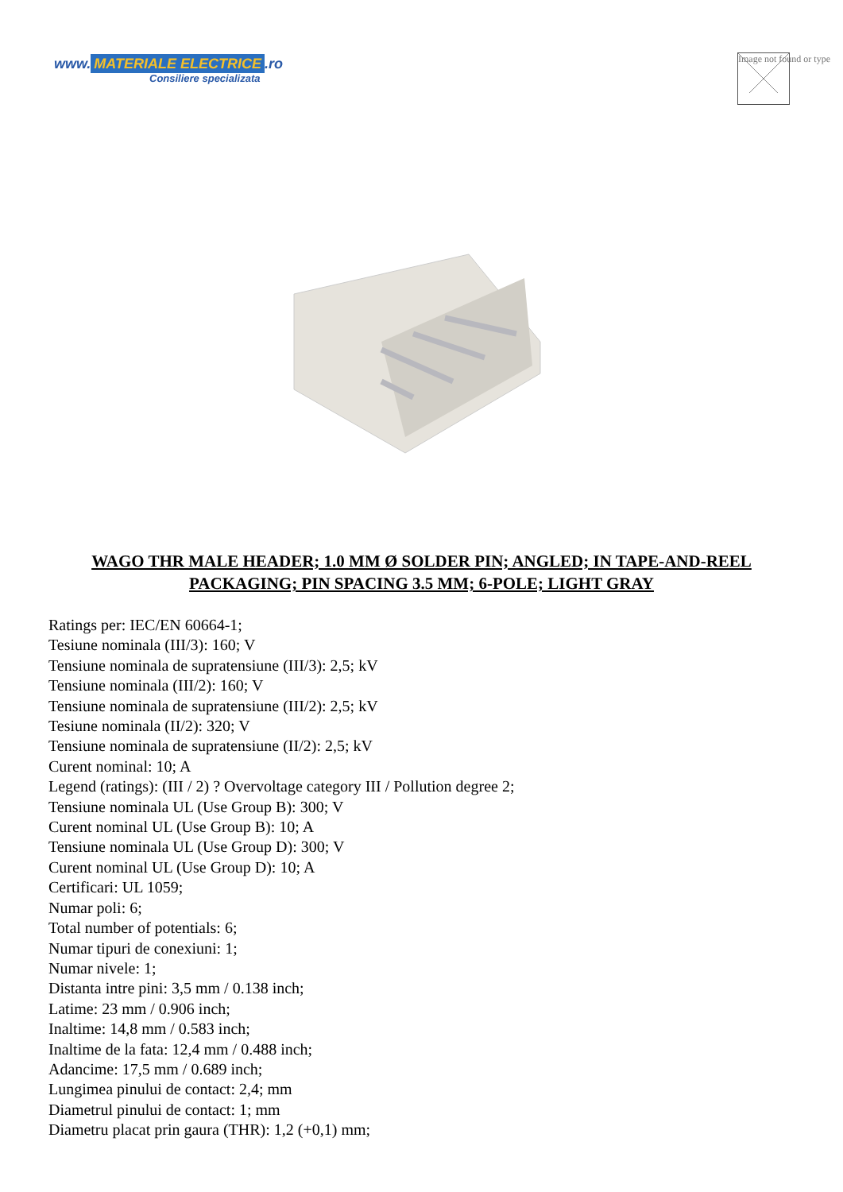www. MATERIALE ELECTRICE.ro
Consiliere specializata
Image not found or type
WAGO THR MALE HEADER; 1.0 MM Ø SOLDER PIN; ANGLED; IN TAPE-AND-REEL PACKAGING; PIN SPACING 3.5 MM; 6-POLE; LIGHT GRAY
Ratings per: IEC/EN 60664-1;
Tesiune nominala (III/3): 160; V
Tensiune nominala de supratensiune (III/3): 2,5; kV
Tensiune nominala (III/2): 160; V
Tensiune nominala de supratensiune (III/2): 2,5; kV
Tesiune nominala (II/2): 320; V
Tensiune nominala de supratensiune (II/2): 2,5; kV
Curent nominal: 10; A
Legend (ratings): (III / 2) ? Overvoltage category III / Pollution degree 2;
Tensiune nominala UL (Use Group B): 300; V
Curent nominal UL (Use Group B): 10; A
Tensiune nominala UL (Use Group D): 300; V
Curent nominal UL (Use Group D): 10; A
Certificari: UL 1059;
Numar poli: 6;
Total number of potentials: 6;
Numar tipuri de conexiuni: 1;
Numar nivele: 1;
Distanta intre pini: 3,5 mm / 0.138 inch;
Latime: 23 mm / 0.906 inch;
Inaltime: 14,8 mm / 0.583 inch;
Inaltime de la fata: 12,4 mm / 0.488 inch;
Adancime: 17,5 mm / 0.689 inch;
Lungimea pinului de contact: 2,4; mm
Diametrul pinului de contact: 1; mm
Diametru placat prin gaura (THR): 1,2 (+0,1) mm;